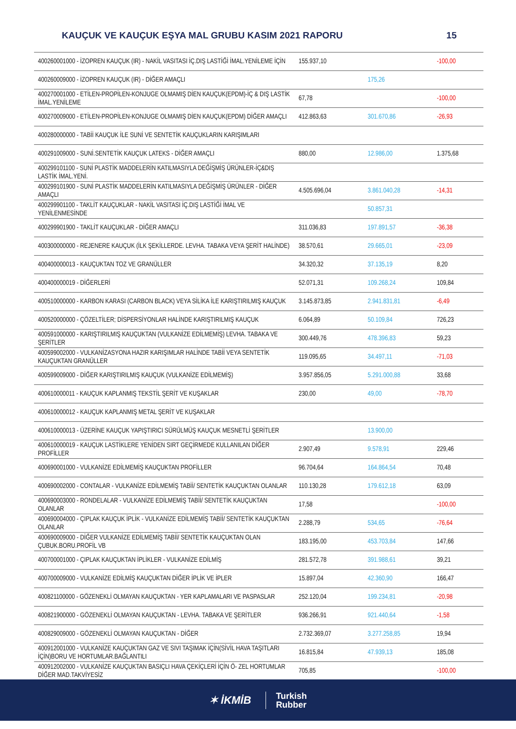KAUÇUK VE KAUÇUK EŞYA MAL GRUBU KASIM 2021 RAPORU 15
| 400260001000 - İZOPREN KAUÇUK (IR) - NAKİL VASITASI İÇ.DIŞ LASTİĞİ İMAL.YENİLEME İÇİN | 155.937,10 | | -100,00 |
| 400260009000 - İZOPREN KAUÇUK (IR) - DİĞER AMAÇLI | | 175,26 | |
| 400270001000 - ETİLEN-PROPİLEN-KONJUGE OLMAMIŞ DİEN KAUÇUK(EPDM)-İÇ & DIŞ LASTİK İMAL.YENİLEME | 67,78 | | -100,00 |
| 400270009000 - ETİLEN-PROPİLEN-KONJUGE OLMAMIŞ DİEN KAUÇUK(EPDM) DİĞER AMAÇLI | 412.863,63 | 301.670,86 | -26,93 |
| 400280000000 - TABİİ KAUÇUK İLE SUNİ VE SENTETİK KAUÇUKLARIN KARIŞIMLARI | | | |
| 400291009000 - SUNİ.SENTETİK KAUÇUK LATEKS - DİĞER AMAÇLI | 880,00 | 12.986,00 | 1.375,68 |
| 400299101100 - SUNİ PLASTİK MADDELERİN KATILMASIYLA DEĞİŞMİŞ ÜRÜNLER-İÇ&DIŞ LASTİK İMAL.YENİ. | | | |
| 400299101900 - SUNİ PLASTİK MADDELERİN KATILMASIYLA DEĞİŞMİŞ ÜRÜNLER - DİĞER AMAÇLI | 4.505.696,04 | 3.861.040,28 | -14,31 |
| 400299901100 - TAKLİT KAUÇUKLAR - NAKİL VASITASI İÇ.DIŞ LASTİĞİ İMAL VE YENİLENMESİNDE | | 50.857,31 | |
| 400299901900 - TAKLİT KAUÇUKLAR - DİĞER AMAÇLI | 311.036,83 | 197.891,57 | -36,38 |
| 400300000000 - REJENERE KAUÇUK (İLK ŞEKİLLERDE. LEVHA. TABAKA VEYA ŞERİT HALİNDE) | 38.570,61 | 29.665,01 | -23,09 |
| 400400000013 - KAUÇUKTAN TOZ VE GRANÜLLER | 34.320,32 | 37.135,19 | 8,20 |
| 400400000019 - DİĞERLERİ | 52.071,31 | 109.268,24 | 109,84 |
| 400510000000 - KARBON KARASI (CARBON BLACK) VEYA SİLİKA İLE KARIŞTIRILMIŞ KAUÇUK | 3.145.873,85 | 2.941.831,81 | -6,49 |
| 400520000000 - ÇÖZELTİLER; DİSPERSİYONLAR HALİNDE KARIŞTIRILMIŞ KAUÇUK | 6.064,89 | 50.109,84 | 726,23 |
| 400591000000 - KARIŞTIRILMIŞ KAUÇUKTAN (VULKANİZE EDİLMEMİŞ) LEVHA. TABAKA VE ŞERİTLER | 300.449,76 | 478.396,83 | 59,23 |
| 400599002000 - VULKANİZASYONA HAZIR KARIŞIMLAR HALİNDE TABİİ VEYA SENTETİK KAUÇUKTAN GRANÜLLER | 119.095,65 | 34.497,11 | -71,03 |
| 400599009000 - DİĞER KARIŞTIRILMIŞ KAUÇUK (VULKANİZE EDİLMEMİŞ) | 3.957.856,05 | 5.291.000,88 | 33,68 |
| 400610000011 - KAUÇUK KAPLANMIŞ TEKSTİL ŞERİT VE KUŞAKLAR | 230,00 | 49,00 | -78,70 |
| 400610000012 - KAUÇUK KAPLANMIŞ METAL ŞERİT VE KUŞAKLAR | | | |
| 400610000013 - ÜZERİNE KAUÇUK YAPIŞTIRICI SÜRÜLMÜŞ KAUÇUK MESNETLİ ŞERİTLER | | 13.900,00 | |
| 400610000019 - KAUÇUK LASTİKLERE YENİDEN SIRT GEÇİRMEDE KULLANILAN DİĞER PROFİLLER | 2.907,49 | 9.578,91 | 229,46 |
| 400690001000 - VULKANİZE EDİLMEMİŞ KAUÇUKTAN PROFİLLER | 96.704,64 | 164.864,54 | 70,48 |
| 400690002000 - CONTALAR - VULKANİZE EDİLMEMİŞ TABİİ/ SENTETİK KAUÇUKTAN OLANLAR | 110.130,28 | 179.612,18 | 63,09 |
| 400690003000 - RONDELALAR - VULKANİZE EDİLMEMİŞ TABİİ/ SENTETİK KAUÇUKTAN OLANLAR | 17,58 | | -100,00 |
| 400690004000 - ÇIPLAK KAUÇUK İPLİK - VULKANİZE EDİLMEMİŞ TABİİ/ SENTETİK KAUÇUKTAN OLANLAR | 2.288,79 | 534,65 | -76,64 |
| 400690009000 - DİĞER VULKANİZE EDİLMEMİŞ TABİİ/ SENTETİK KAUÇUKTAN OLAN ÇUBUK.BORU.PROFİL VB | 183.195,00 | 453.703,84 | 147,66 |
| 400700001000 - ÇIPLAK KAUÇUKTAN İPLİKLER - VULKANİZE EDİLMİŞ | 281.572,78 | 391.988,61 | 39,21 |
| 400700009000 - VULKANİZE EDİLMİŞ KAUÇUKTAN DİĞER İPLİK VE İPLER | 15.897,04 | 42.360,90 | 166,47 |
| 400821100000 - GÖZENEKLİ OLMAYAN KAUÇUKTAN - YER KAPLAMALARI VE PASPASLAR | 252.120,04 | 199.234,81 | -20,98 |
| 400821900000 - GÖZENEKLİ OLMAYAN KAUÇUKTAN - LEVHA. TABAKA VE ŞERİTLER | 936.266,91 | 921.440,64 | -1,58 |
| 400829009000 - GÖZENEKLİ OLMAYAN KAUÇUKTAN - DİĞER | 2.732.369,07 | 3.277.258,85 | 19,94 |
| 400912001000 - VULKANİZE KAUÇUKTAN GAZ VE SIVI TAŞIMAK İÇİN(SİVİL HAVA TAŞITLARI İÇİN)BORU VE HORTUMLAR.BAĞLANTILI | 16.815,84 | 47.939,13 | 185,08 |
| 400912002000 - VULKANİZE KAUÇUKTAN BASIÇLI HAVA ÇEKİÇLERİ İÇİN Ö- ZEL HORTUMLAR DİĞER MAD.TAKVİYESİZ | 705,85 | | -100,00 |
✶ İKMİB Turkish
Rubber